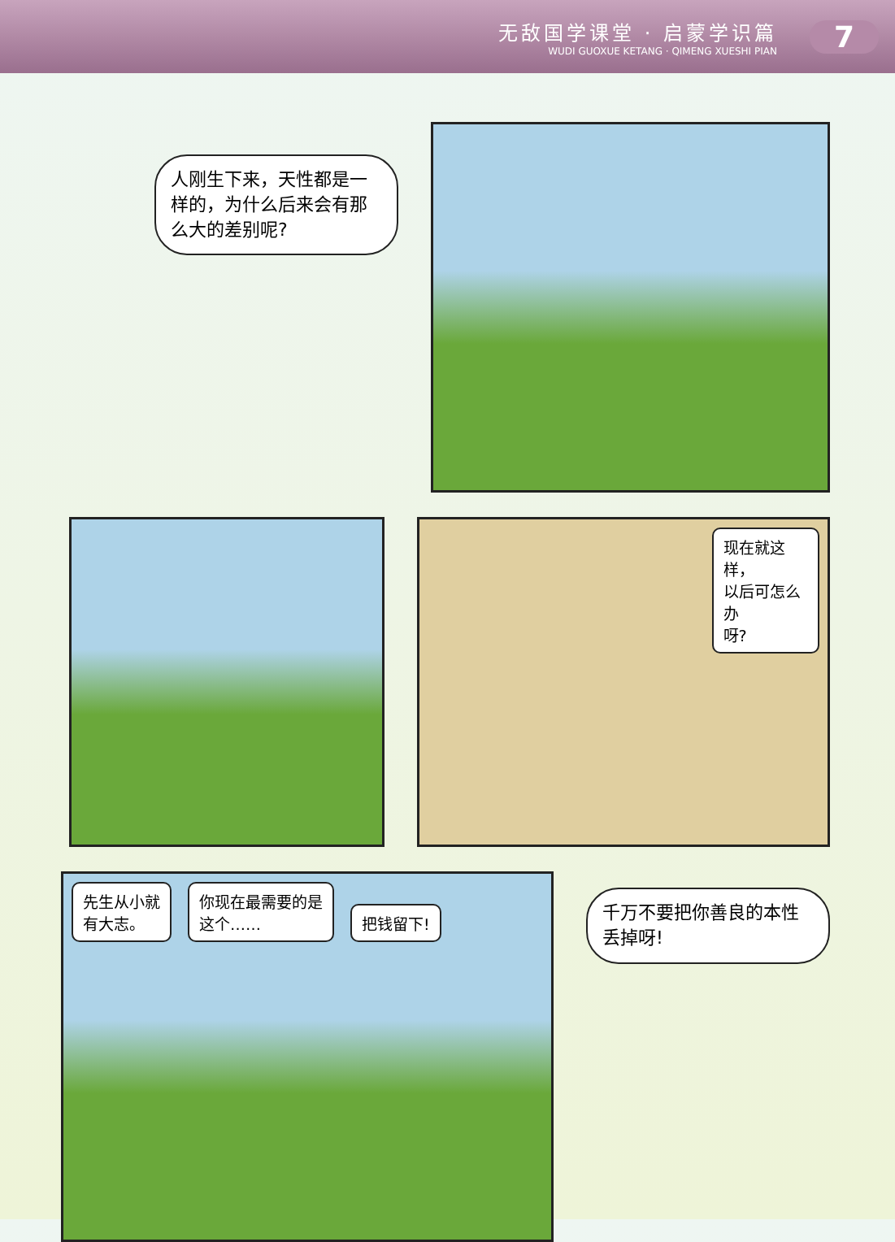无敌国学课堂 · 启蒙学识篇
WUDI GUOXUE KETANG · QIMENG XUESHI PIAN
7
人刚生下来，天性都是一样的，为什么后来会有那么大的差别呢?
现在就这样，
以后可怎么办
呀?
先生从小就
有大志。
你现在最需要的是
这个……
把钱留下!
千万不要把你善良的本性丢掉呀!